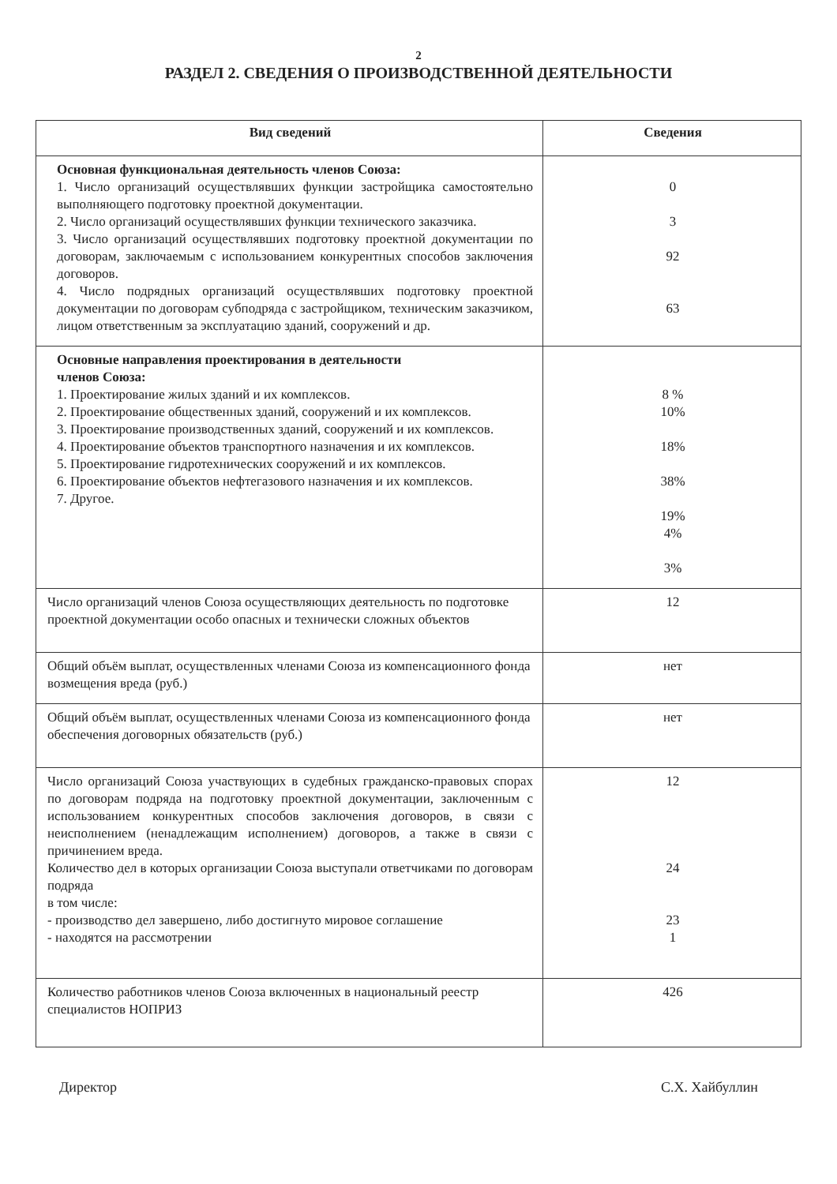2
РАЗДЕЛ 2. СВЕДЕНИЯ О ПРОИЗВОДСТВЕННОЙ ДЕЯТЕЛЬНОСТИ
| Вид сведений | Сведения |
| --- | --- |
| Основная функциональная деятельность членов Союза: 1. Число организаций осуществлявших функции застройщика самостоятельно выполняющего подготовку проектной документации. 2. Число организаций осуществлявших функции технического заказчика. 3. Число организаций осуществлявших подготовку проектной документации по договорам, заключаемым с использованием конкурентных способов заключения договоров. 4. Число подрядных организаций осуществлявших подготовку проектной документации по договорам субподряда с застройщиком, техническим заказчиком, лицом ответственным за эксплуатацию зданий, сооружений и др. | 0 3 92 63 |
| Основные направления проектирования в деятельности членов Союза: 1. Проектирование жилых зданий и их комплексов. 2. Проектирование общественных зданий, сооружений и их комплексов. 3. Проектирование производственных зданий, сооружений и их комплексов. 4. Проектирование объектов транспортного назначения и их комплексов. 5. Проектирование гидротехнических сооружений и их комплексов. 6. Проектирование объектов нефтегазового назначения и их комплексов. 7. Другое. | 8 % 10% 18% 38% 19% 4% 3% |
| Число организаций членов Союза осуществляющих деятельность по подготовке проектной документации особо опасных и технически сложных объектов | 12 |
| Общий объём выплат, осуществленных членами Союза из компенсационного фонда возмещения вреда (руб.) | нет |
| Общий объём выплат, осуществленных членами Союза из компенсационного фонда обеспечения договорных обязательств (руб.) | нет |
| Число организаций Союза участвующих в судебных гражданско-правовых спорах по договорам подряда на подготовку проектной документации, заключенным с использованием конкурентных способов заключения договоров, в связи с неисполнением (ненадлежащим исполнением) договоров, а также в связи с причинением вреда. Количество дел в которых организации Союза выступали ответчиками по договорам подряда в том числе: - производство дел завершено, либо достигнуто мировое соглашение - находятся на рассмотрении | 12 24 23 1 |
| Количество работников членов Союза включенных в национальный реестр специалистов НОПРИЗ | 426 |
Директор С.Х. Хайбуллин